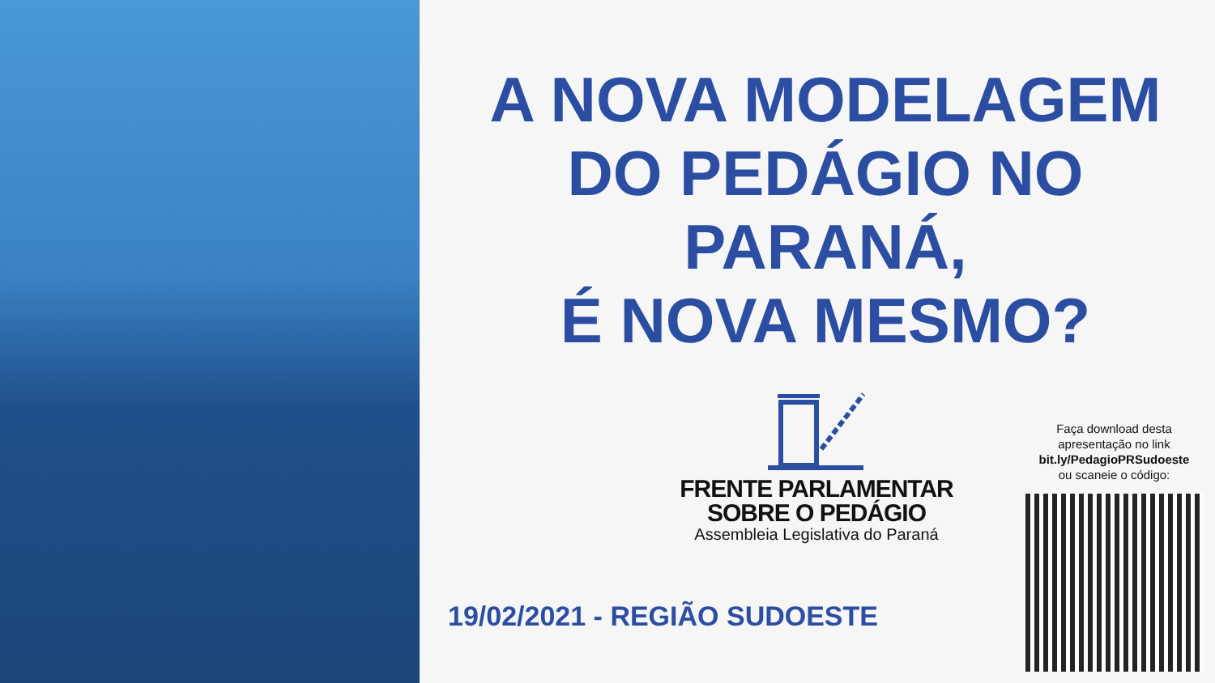A NOVA MODELAGEM
DO PEDÁGIO NO
PARANÁ,
É NOVA MESMO?
FRENTE PARLAMENTAR
SOBRE O PEDÁGIO
Assembleia Legislativa do Paraná
19/02/2021 - REGIÃO SUDOESTE
Faça download desta
apresentação no link
bit.ly/PedagioPRSudoeste
ou scaneie o código: